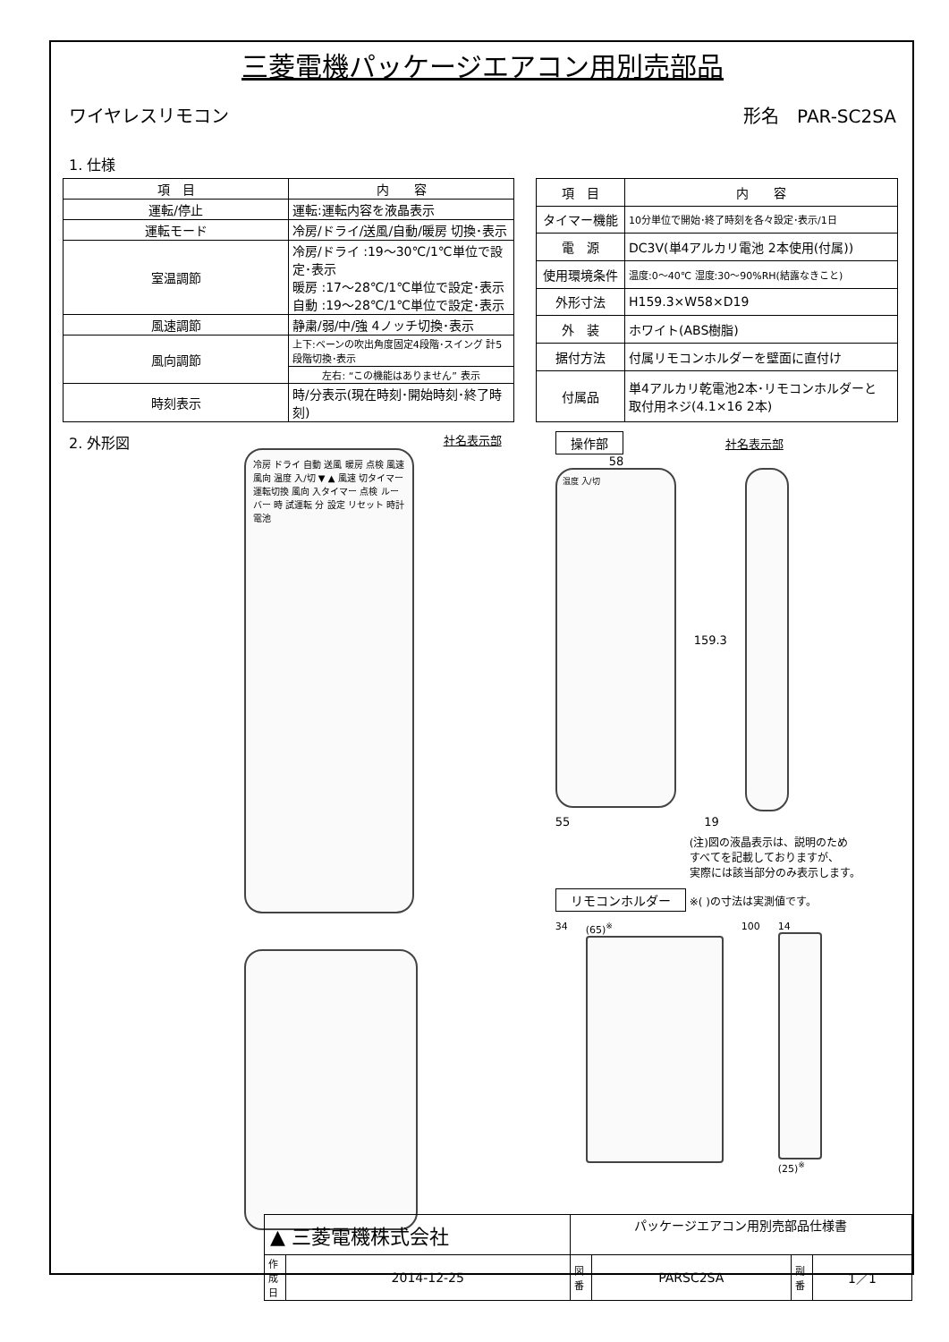三菱電機パッケージエアコン用別売部品
ワイヤレスリモコン 形名　PAR-SC2SA
1. 仕様
| 項 目 | 内 容 |
| --- | --- |
| 運転/停止 | 運転:運転内容を液晶表示 |
| 運転モード | 冷房/ドライ/送風/自動/暖房 切換･表示 |
| 室温調節 | 冷房/ドライ :19～30℃/1℃単位で設定･表示 暖房 :17～28℃/1℃単位で設定･表示 自動 :19～28℃/1℃単位で設定･表示 |
| 風速調節 | 静粛/弱/中/強 4ノッチ切換･表示 |
| 風向調節 | 上下:ベーンの吹出角度固定4段階･スイング 計5段階切換･表示 |
| | 左右: “この機能はありません” 表示 |
| 時刻表示 | 時/分表示(現在時刻･開始時刻･終了時刻) |
| 項 目 | 内 容 |
| --- | --- |
| タイマー機能 | 10分単位で開始･終了時刻を各々設定･表示/1日 |
| 電 源 | DC3V(単4アルカリ電池 2本使用(付属)) |
| 使用環境条件 | 温度:0～40℃ 湿度:30～90%RH(結露なきこと) |
| 外形寸法 | H159.3×W58×D19 |
| 外 装 | ホワイト(ABS樹脂) |
| 据付方法 | 付属リモコンホルダーを壁面に直付け |
| 付属品 | 単4アルカリ乾電池2本･リモコンホルダーと 取付用ネジ(4.1×16 2本) |
2. 外形図
社名表示部
冷房 ドライ 自動 送風 暖房 点検 風速 風向 温度 入/切 ▼ ▲ 風速 切タイマー 運転切換 風向 入タイマー 点検 ルーバー 時 試運転 分 設定 リセット 時計 電池
操作部 社名表示部
58
温度 入/切
159.3
55 19
(注)図の液晶表示は、説明のため
すべてを記載しておりますが、
実際には該当部分のみ表示します。
リモコンホルダー ※( )の寸法は実測値です。
34 (65)<sup>※</sup> 100 14
(25)<sup>※</sup>
| ▲ 三菱電機株式会社 | | パッケージエアコン用別売部品仕様書 | | | |
| 作 成 日 | 2014-12-25 | 図 番 | PARSC2SA | 副 番 | 1／1 |